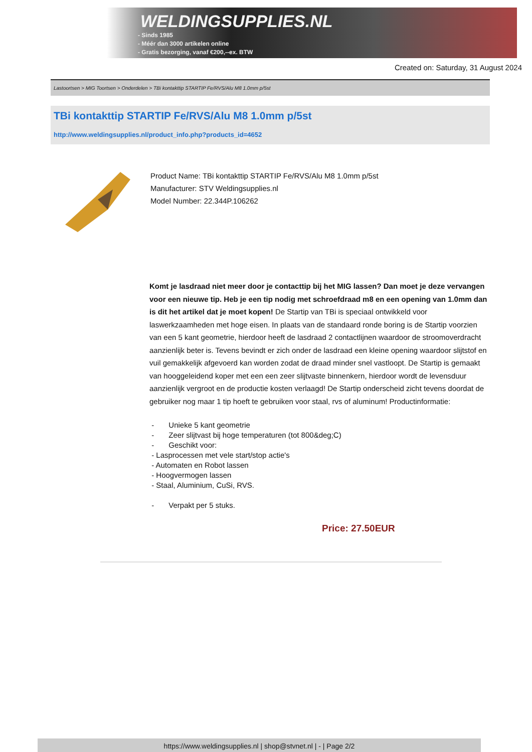WELDINGSUPPLIES.NL
- Sinds 1985
- Méér dan 3000 artikelen online
- Gratis bezorging, vanaf €200,--ex. BTW
Created on: Saturday, 31 August 2024
Lastoortsen > MIG Toortsen > Onderdelen > TBi kontakttip STARTIP Fe/RVS/Alu M8 1.0mm p/5st
TBi kontakttip STARTIP Fe/RVS/Alu M8 1.0mm p/5st
http://www.weldingsupplies.nl/product_info.php?products_id=4652
Product Name: TBi kontakttip STARTIP Fe/RVS/Alu M8 1.0mm p/5st
Manufacturer: STV Weldingsupplies.nl
Model Number: 22.344P.106262
Komt je lasdraad niet meer door je contacttip bij het MIG lassen? Dan moet je deze vervangen voor een nieuwe tip. Heb je een tip nodig met schroefdraad m8 en een opening van 1.0mm dan is dit het artikel dat je moet kopen! De Startip van TBi is speciaal ontwikkeld voor laswerkzaamheden met hoge eisen. In plaats van de standaard ronde boring is de Startip voorzien van een 5 kant geometrie, hierdoor heeft de lasdraad 2 contactlijnen waardoor de stroomoverdracht aanzienlijk beter is. Tevens bevindt er zich onder de lasdraad een kleine opening waardoor slijtstof en vuil gemakkelijk afgevoerd kan worden zodat de draad minder snel vastloopt. De Startip is gemaakt van hooggeleidend koper met een een zeer slijtvaste binnenkern, hierdoor wordt de levensduur aanzienlijk vergroot en de productie kosten verlaagd! De Startip onderscheid zicht tevens doordat de gebruiker nog maar 1 tip hoeft te gebruiken voor staal, rvs of aluminum! Productinformatie:
- Unieke 5 kant geometrie
- Zeer slijtvast bij hoge temperaturen (tot 800&deg;C)
- Geschikt voor:
- Lasprocessen met vele start/stop actie's
- Automaten en Robot lassen
- Hoogvermogen lassen
- Staal, Aluminium, CuSi, RVS.
- Verpakt per 5 stuks.
Price: 27.50EUR
https://www.weldingsupplies.nl | shop@stvnet.nl | - | Page 2/2